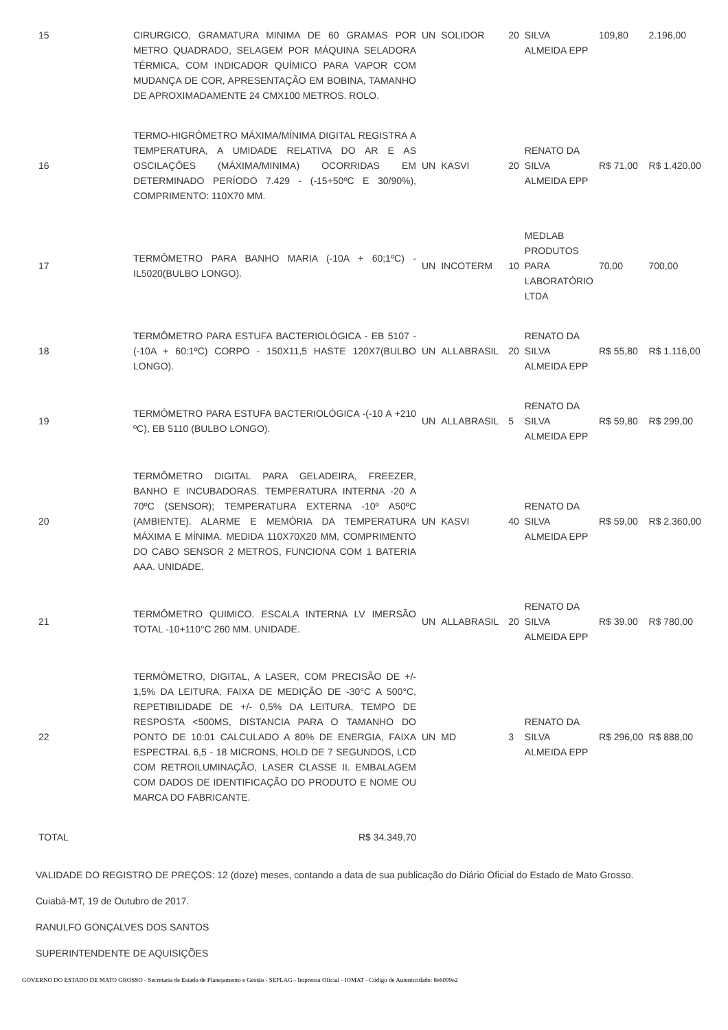| 15 | CIRURGICO, GRAMATURA MINIMA DE 60 GRAMAS POR METRO QUADRADO, SELAGEM POR MÁQUINA SELADORA TÉRMICA, COM INDICADOR QUÍMICO PARA VAPOR COM MUDANÇA DE COR, APRESENTAÇÃO EM BOBINA, TAMANHO DE APROXIMADAMENTE 24 CMX100 METROS. ROLO. | UN | SOLIDOR | 20 | SILVA ALMEIDA EPP | 109,80 | 2.196,00 |
| 16 | TERMO-HIGRÔMETRO MÁXIMA/MÍNIMA DIGITAL REGISTRA A TEMPERATURA, A UMIDADE RELATIVA DO AR E AS OSCILAÇÕES (MÁXIMA/MINIMA) OCORRIDAS EM DETERMINADO PERÍODO 7.429 - (-15+50ºC E 30/90%), COMPRIMENTO: 110X70 MM. | UN | KASVI | 20 | RENATO DA SILVA ALMEIDA EPP | R$ 71,00 | R$ 1.420,00 |
| 17 | TERMÔMETRO PARA BANHO MARIA (-10A + 60;1ºC) - IL5020(BULBO LONGO). | UN | INCOTERM | 10 | MEDLAB PRODUTOS PARA LABORATÓRIO LTDA | 70,00 | 700,00 |
| 18 | TERMÔMETRO PARA ESTUFA BACTERIOLÓGICA - EB 5107 -(-10A + 60:1ºC) CORPO - 150X11,5 HASTE 120X7(BULBO LONGO). | UN | ALLABRASIL | 20 | RENATO DA SILVA ALMEIDA EPP | R$ 55,80 | R$ 1.116,00 |
| 19 | TERMÔMETRO PARA ESTUFA BACTERIOLÓGICA -(-10 A +210 ºC), EB 5110 (BULBO LONGO). | UN | ALLABRASIL | 5 | RENATO DA SILVA ALMEIDA EPP | R$ 59,80 | R$ 299,00 |
| 20 | TERMÔMETRO DIGITAL PARA GELADEIRA, FREEZER, BANHO E INCUBADORAS. TEMPERATURA INTERNA -20 A 70ºC (SENSOR); TEMPERATURA EXTERNA -10º A50ºC (AMBIENTE). ALARME E MEMÓRIA DA TEMPERATURA MÁXIMA E MÍNIMA. MEDIDA 110X70X20 MM, COMPRIMENTO DO CABO SENSOR 2 METROS, FUNCIONA COM 1 BATERIA AAA. UNIDADE. | UN | KASVI | 40 | RENATO DA SILVA ALMEIDA EPP | R$ 59,00 | R$ 2.360,00 |
| 21 | TERMÔMETRO QUIMICO. ESCALA INTERNA LV IMERSÃO TOTAL -10+110°C 260 MM. UNIDADE. | UN | ALLABRASIL | 20 | RENATO DA SILVA ALMEIDA EPP | R$ 39,00 | R$ 780,00 |
| 22 | TERMÔMETRO, DIGITAL, A LASER, COM PRECISÃO DE +/- 1,5% DA LEITURA, FAIXA DE MEDIÇÃO DE -30°C A 500°C, REPETIBILIDADE DE +/- 0,5% DA LEITURA, TEMPO DE RESPOSTA <500MS, DISTANCIA PARA O TAMANHO DO PONTO DE 10:01 CALCULADO A 80% DE ENERGIA, FAIXA ESPECTRAL 6,5 - 18 MICRONS, HOLD DE 7 SEGUNDOS, LCD COM RETROILUMINAÇÃO, LASER CLASSE II. EMBALAGEM COM DADOS DE IDENTIFICAÇÃO DO PRODUTO E NOME OU MARCA DO FABRICANTE. | UN | MD | 3 | RENATO DA SILVA ALMEIDA EPP | R$ 296,00 | R$ 888,00 |
| TOTAL | R$ 34.349,70 | | | | | | |
VALIDADE DO REGISTRO DE PREÇOS: 12 (doze) meses, contando a data de sua publicação do Diário Oficial do Estado de Mato Grosso.
Cuiabá-MT, 19 de Outubro de 2017.
RANULFO GONÇALVES DOS SANTOS
SUPERINTENDENTE DE AQUISIÇÕES
GOVERNO DO ESTADO DE MATO GROSSO - Secretaria de Estado de Planejamento e Gestão - SEPLAG - Imprensa Oficial - IOMAT - Código de Autenticidade: 8e6099e2